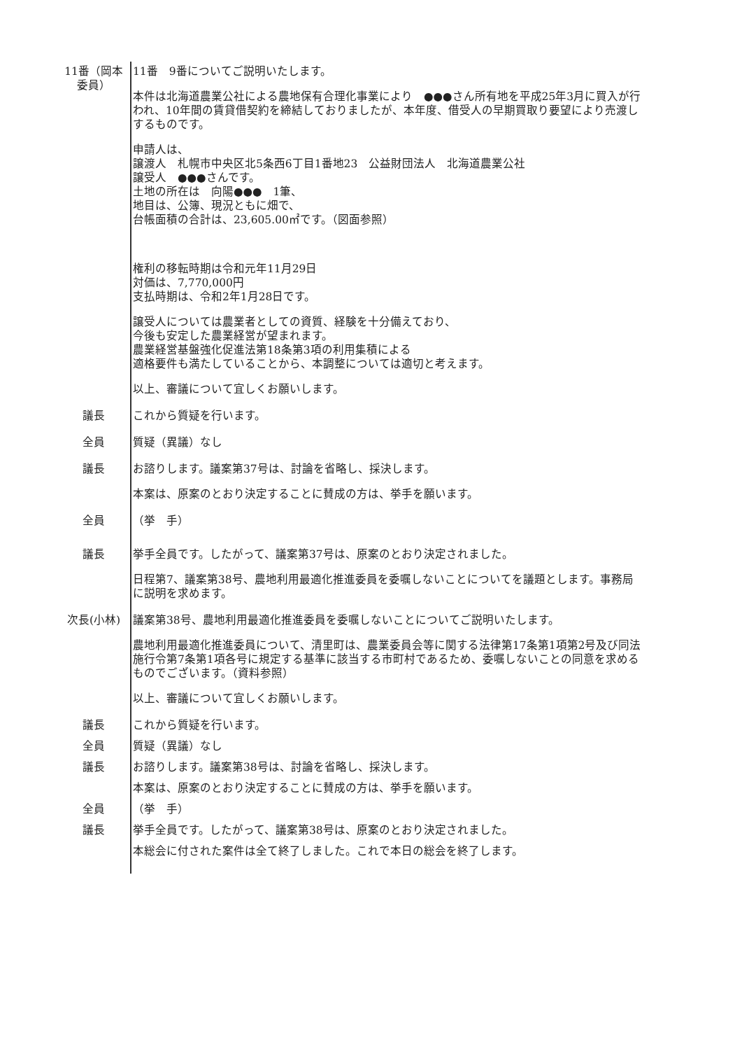11番（岡本委員）
11番　9番についてご説明いたします。
本件は北海道農業公社による農地保有合理化事業により　●●●さん所有地を平成25年3月に買入が行われ、10年間の賃貸借契約を締結しておりましたが、本年度、借受人の早期買取り要望により売渡しするものです。
申請人は、
譲渡人　札幌市中央区北5条西6丁目1番地23　公益財団法人　北海道農業公社
譲受人　●●●さんです。
土地の所在は　向陽●●●　1筆、
地目は、公簿、現況ともに畑で、
台帳面積の合計は、23,605.00㎡です。（図面参照）
権利の移転時期は令和元年11月29日
対価は、7,770,000円
支払時期は、令和2年1月28日です。
譲受人については農業者としての資質、経験を十分備えており、
今後も安定した農業経営が望まれます。
農業経営基盤強化促進法第18条第3項の利用集積による
適格要件も満たしていることから、本調整については適切と考えます。
以上、審議について宜しくお願いします。
議長 これから質疑を行います。
全員 質疑（異議）なし
議長 お諮りします。議案第37号は、討論を省略し、採決します。
本案は、原案のとおり決定することに賛成の方は、挙手を願います。
全員 （挙　手）
議長 挙手全員です。したがって、議案第37号は、原案のとおり決定されました。
日程第7、議案第38号、農地利用最適化推進委員を委嘱しないことについてを議題とします。事務局に説明を求めます。
次長(小林) 議案第38号、農地利用最適化推進委員を委嘱しないことについてご説明いたします。
農地利用最適化推進委員について、清里町は、農業委員会等に関する法律第17条第1項第2号及び同法施行令第7条第1項各号に規定する基準に該当する市町村であるため、委嘱しないことの同意を求めるものでございます。（資料参照）
以上、審議について宜しくお願いします。
議長 これから質疑を行います。
全員 質疑（異議）なし
議長 お諮りします。議案第38号は、討論を省略し、採決します。
本案は、原案のとおり決定することに賛成の方は、挙手を願います。
全員 （挙　手）
議長 挙手全員です。したがって、議案第38号は、原案のとおり決定されました。
本総会に付された案件は全て終了しました。これで本日の総会を終了します。